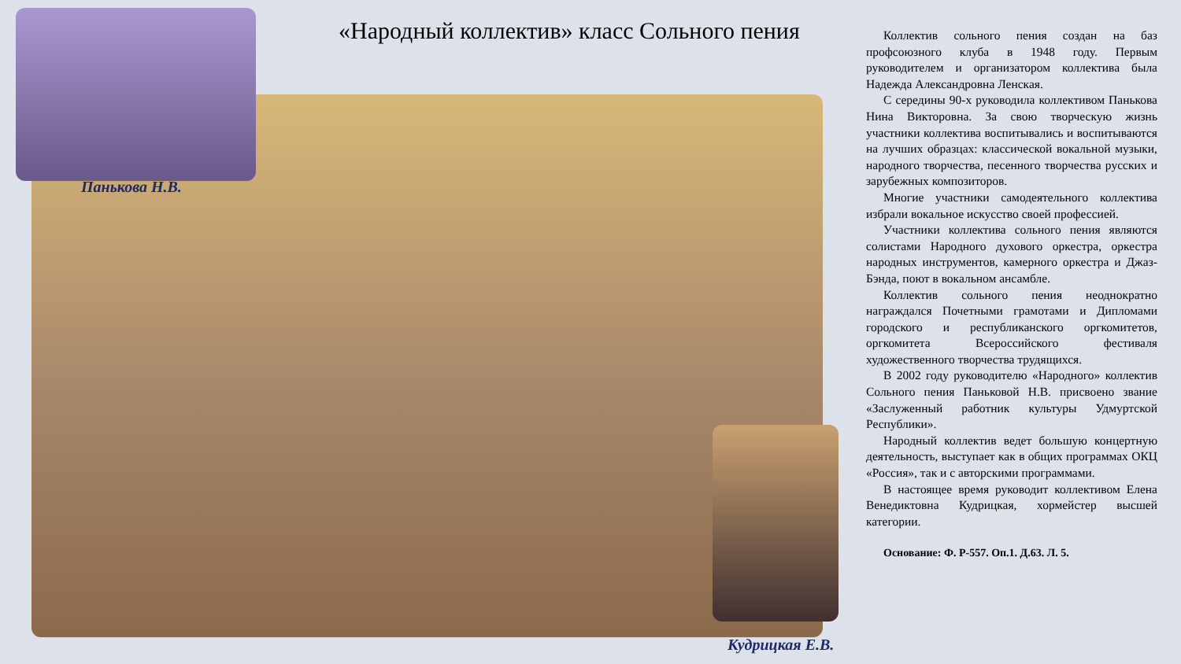«Народный коллектив» класс Сольного пения
Панькова Н.В.
Кудрицкая Е.В.
Коллектив сольного пения создан на баз профсоюзного клуба в 1948 году. Первым руководителем и организатором коллектива была Надежда Александровна Ленская.
С середины 90-х руководила коллективом Панькова Нина Викторовна. За свою творческую жизнь участники коллектива воспитывались и воспитываются на лучших образцах: классической вокальной музыки, народного творчества, песенного творчества русских и зарубежных композиторов.
Многие участники самодеятельного коллектива избрали вокальное искусство своей профессией.
Участники коллектива сольного пения являются солистами Народного духового оркестра, оркестра народных инструментов, камерного оркестра и Джаз-Бэнда, поют в вокальном ансамбле.
Коллектив сольного пения неоднократно награждался Почетными грамотами и Дипломами городского и республиканского оргкомитетов, оргкомитета Всероссийского фестиваля художественного творчества трудящихся.
В 2002 году руководителю «Народного» коллектив Сольного пения Паньковой Н.В. присвоено звание «Заслуженный работник культуры Удмуртской Республики».
Народный коллектив ведет большую концертную деятельность, выступает как в общих программах ОКЦ «Россия», так и с авторскими программами.
В настоящее время руководит коллективом Елена Венедиктовна Кудрицкая, хормейстер высшей категории.
Основание: Ф. Р-557. Оп.1. Д.63. Л. 5.